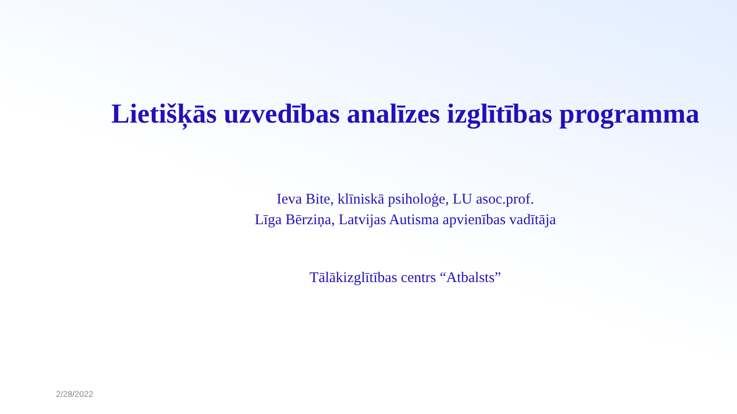Lietišķās uzvedības analīzes izglītības programma
Ieva Bite, klīniskā psiholoģe, LU asoc.prof.
Līga Bērziņa, Latvijas Autisma apvienības vadītāja
Tālākizglītības centrs “Atbalsts”
2/28/2022